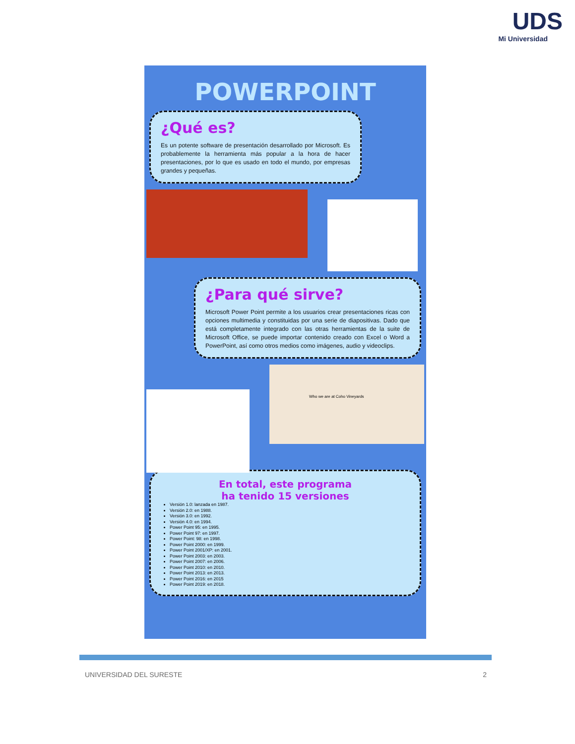UDS
Mi Universidad
POWERPOINT
¿Qué es?
Es un potente software de presentación desarrollado por Microsoft. Es probablemente la herramienta más popular a la hora de hacer presentaciones, por lo que es usado en todo el mundo, por empresas grandes y pequeñas.
¿Para qué sirve?
Microsoft Power Point permite a los usuarios crear presentaciones ricas con opciones multimedia y constituidas por una serie de diapositivas. Dado que está completamente integrado con las otras herramientas de la suite de Microsoft Office, se puede importar contenido creado con Excel o Word a PowerPoint, así como otros medios como imágenes, audio y videoclips.
Who we are at Coho Vineyards
En total, este programa
ha tenido 15 versiones
Versión 1.0: lanzada en 1987.
Versión 2.0: en 1988.
Versión 3.0: en 1992.
Versión 4.0: en 1994.
Power Point 95: en 1995.
Power Point 97: en 1997.
Power Point: 98: en 1998.
Power Point 2000: en 1999.
Power Point 2001/XP: en 2001.
Power Point 2003: en 2003.
Power Point 2007: en 2006.
Power Point 2010: en 2010.
Power Point 2013: en 2013.
Power Point 2016: en 2015
Power Point 2019: en 2018.
UNIVERSIDAD DEL SURESTE 2